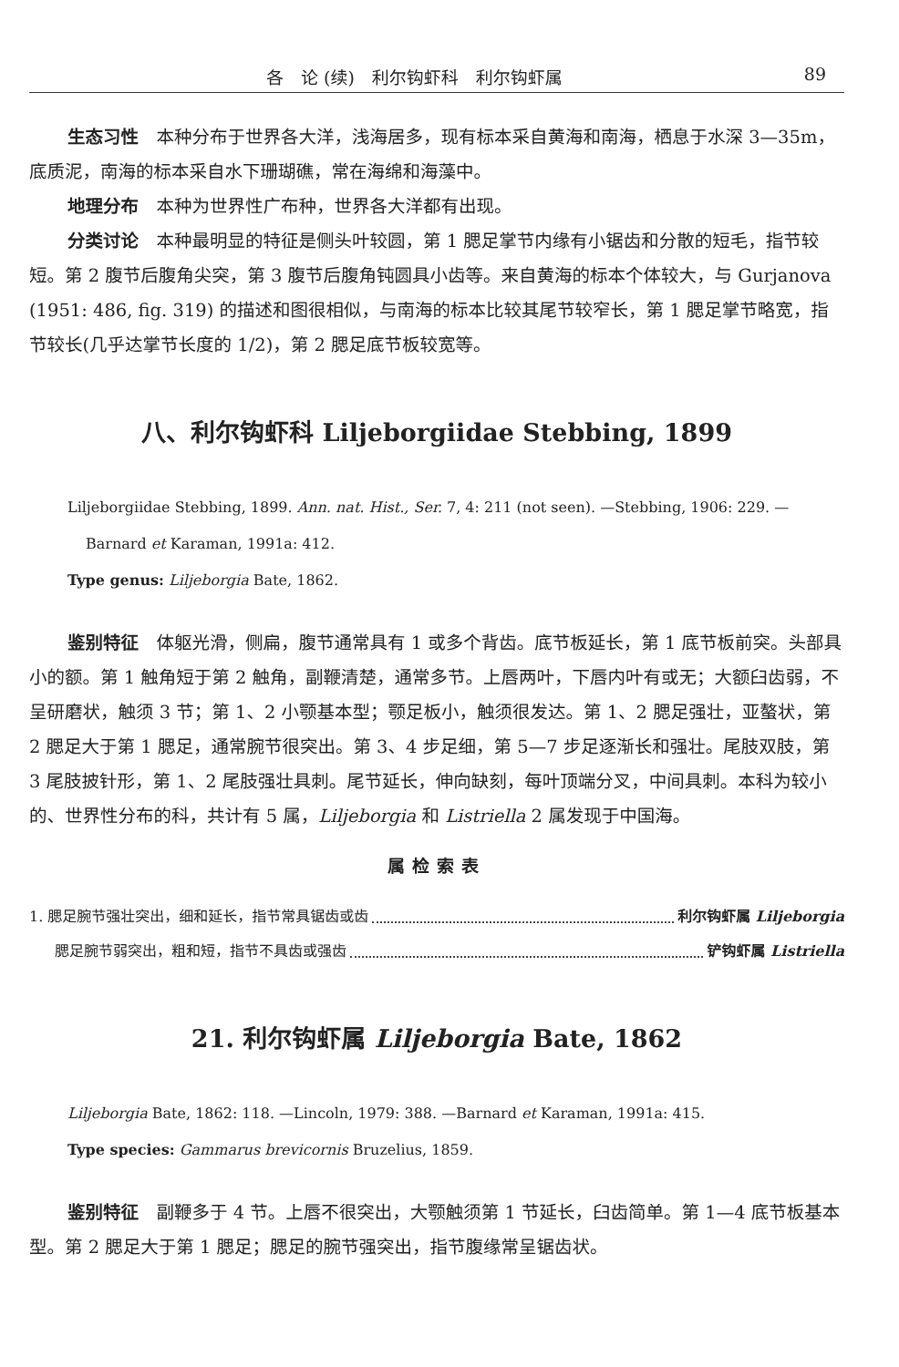各　论 (续)　利尔钩虾科　利尔钩虾属 89
生态习性　本种分布于世界各大洋，浅海居多，现有标本采自黄海和南海，栖息于水深 3—35m，底质泥，南海的标本采自水下珊瑚礁，常在海绵和海藻中。
地理分布　本种为世界性广布种，世界各大洋都有出现。
分类讨论　本种最明显的特征是侧头叶较圆，第 1 腮足掌节内缘有小锯齿和分散的短毛，指节较短。第 2 腹节后腹角尖突，第 3 腹节后腹角钝圆具小齿等。来自黄海的标本个体较大，与 Gurjanova (1951: 486, fig. 319) 的描述和图很相似，与南海的标本比较其尾节较窄长，第 1 腮足掌节略宽，指节较长(几乎达掌节长度的 1/2)，第 2 腮足底节板较宽等。
八、利尔钩虾科 Liljeborgiidae Stebbing, 1899
Liljeborgiidae Stebbing, 1899. Ann. nat. Hist., Ser. 7, 4: 211 (not seen). —Stebbing, 1906: 229. —
Barnard et Karaman, 1991a: 412.
Type genus: Liljeborgia Bate, 1862.
鉴别特征　体躯光滑，侧扁，腹节通常具有 1 或多个背齿。底节板延长，第 1 底节板前突。头部具小的额。第 1 触角短于第 2 触角，副鞭清楚，通常多节。上唇两叶，下唇内叶有或无；大额臼齿弱，不呈研磨状，触须 3 节；第 1、2 小颚基本型；颚足板小，触须很发达。第 1、2 腮足强壮，亚螯状，第 2 腮足大于第 1 腮足，通常腕节很突出。第 3、4 步足细，第 5—7 步足逐渐长和强壮。尾肢双肢，第 3 尾肢披针形，第 1、2 尾肢强壮具刺。尾节延长，伸向缺刻，每叶顶端分叉，中间具刺。本科为较小的、世界性分布的科，共计有 5 属，Liljeborgia 和 Listriella 2 属发现于中国海。
属检索表
1. 腮足腕节强壮突出，细和延长，指节常具锯齿或齿 利尔钩虾属 Liljeborgia
腮足腕节弱突出，粗和短，指节不具齿或强齿 铲钩虾属 Listriella
21. 利尔钩虾属 Liljeborgia Bate, 1862
Liljeborgia Bate, 1862: 118. —Lincoln, 1979: 388. —Barnard et Karaman, 1991a: 415.
Type species: Gammarus brevicornis Bruzelius, 1859.
鉴别特征　副鞭多于 4 节。上唇不很突出，大颚触须第 1 节延长，臼齿简单。第 1—4 底节板基本型。第 2 腮足大于第 1 腮足；腮足的腕节强突出，指节腹缘常呈锯齿状。